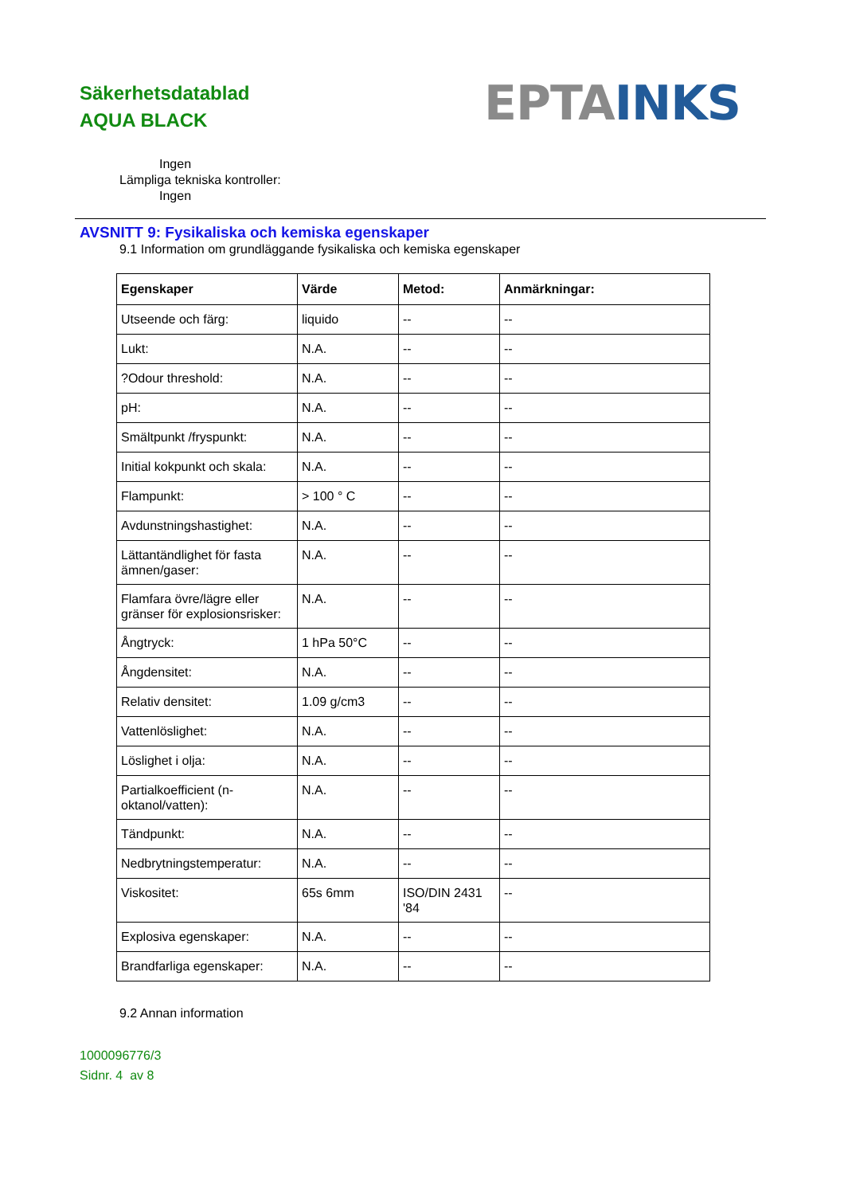Säkerhetsdatablad
AQUA BLACK
EPTA INKS
Ingen
Lämpliga tekniska kontroller:
Ingen
AVSNITT 9: Fysikaliska och kemiska egenskaper
9.1 Information om grundläggande fysikaliska och kemiska egenskaper
| Egenskaper | Värde | Metod: | Anmärkningar: |
| --- | --- | --- | --- |
| Utseende och färg: | liquido | -- | -- |
| Lukt: | N.A. | -- | -- |
| ?Odour threshold: | N.A. | -- | -- |
| pH: | N.A. | -- | -- |
| Smältpunkt /fryspunkt: | N.A. | -- | -- |
| Initial kokpunkt och skala: | N.A. | -- | -- |
| Flampunkt: | > 100 ° C | -- | -- |
| Avdunstningshastighet: | N.A. | -- | -- |
| Lättantändlighet för fasta ämnen/gaser: | N.A. | -- | -- |
| Flamfara övre/lägre eller gränser för explosionsrisker: | N.A. | -- | -- |
| Ångtryck: | 1 hPa 50°C | -- | -- |
| Ångdensitet: | N.A. | -- | -- |
| Relativ densitet: | 1.09 g/cm3 | -- | -- |
| Vattenlöslighet: | N.A. | -- | -- |
| Löslighet i olja: | N.A. | -- | -- |
| Partialkoefficient (n-oktanol/vatten): | N.A. | -- | -- |
| Tändpunkt: | N.A. | -- | -- |
| Nedbrytningstemperatur: | N.A. | -- | -- |
| Viskositet: | 65s 6mm | ISO/DIN 2431 '84 | -- |
| Explosiva egenskaper: | N.A. | -- | -- |
| Brandfarliga egenskaper: | N.A. | -- | -- |
9.2 Annan information
1000096776/3
Sidnr. 4 av 8